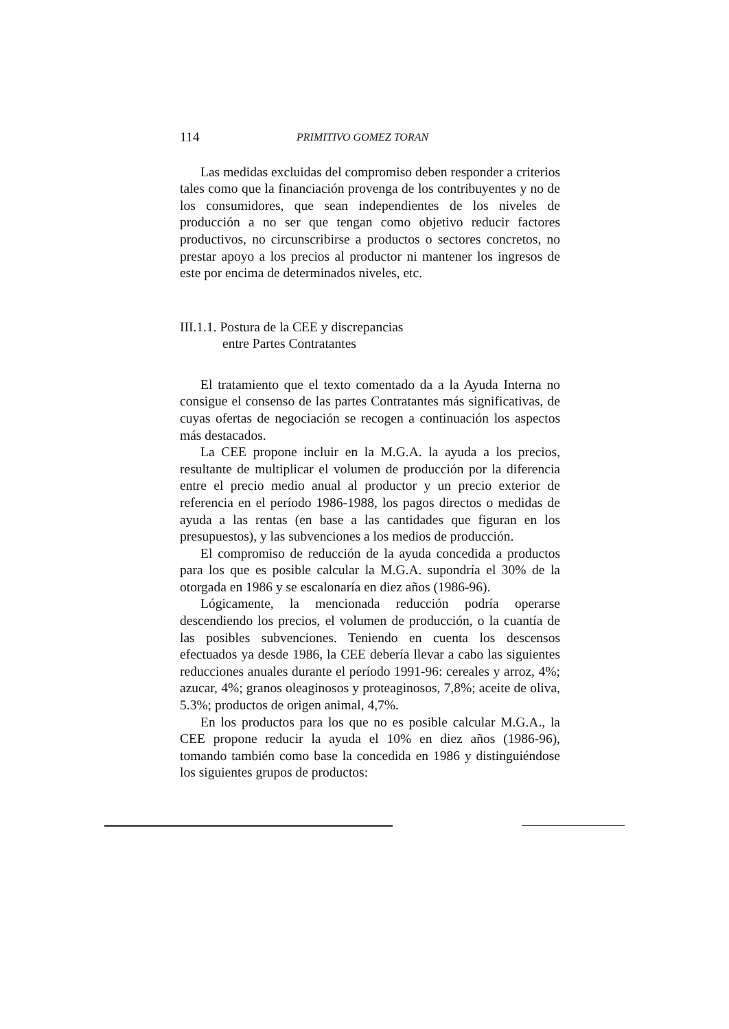114 PRIMITIVO GOMEZ TORAN
Las medidas excluidas del compromiso deben responder a criterios tales como que la financiación provenga de los contribuyentes y no de los consumidores, que sean independientes de los niveles de producción a no ser que tengan como objetivo reducir factores productivos, no circunscribirse a productos o sectores concretos, no prestar apoyo a los precios al productor ni mantener los ingresos de este por encima de determinados niveles, etc.
III.1.1. Postura de la CEE y discrepancias
entre Partes Contratantes
El tratamiento que el texto comentado da a la Ayuda Interna no consigue el consenso de las partes Contratantes más significativas, de cuyas ofertas de negociación se recogen a continuación los aspectos más destacados.
La CEE propone incluir en la M.G.A. la ayuda a los precios, resultante de multiplicar el volumen de producción por la diferencia entre el precio medio anual al productor y un precio exterior de referencia en el período 1986-1988, los pagos directos o medidas de ayuda a las rentas (en base a las cantidades que figuran en los presupuestos), y las subvenciones a los medios de producción.
El compromiso de reducción de la ayuda concedida a productos para los que es posible calcular la M.G.A. supondría el 30% de la otorgada en 1986 y se escalonaría en diez años (1986-96).
Lógicamente, la mencionada reducción podría operarse descendiendo los precios, el volumen de producción, o la cuantía de las posibles subvenciones. Teniendo en cuenta los descensos efectuados ya desde 1986, la CEE debería llevar a cabo las siguientes reducciones anuales durante el período 1991-96: cereales y arroz, 4%; azucar, 4%; granos oleaginosos y proteaginosos, 7,8%; aceite de oliva, 5.3%; productos de origen animal, 4,7%.
En los productos para los que no es posible calcular M.G.A., la CEE propone reducir la ayuda el 10% en diez años (1986-96), tomando también como base la concedida en 1986 y distinguiéndose los siguientes grupos de productos: